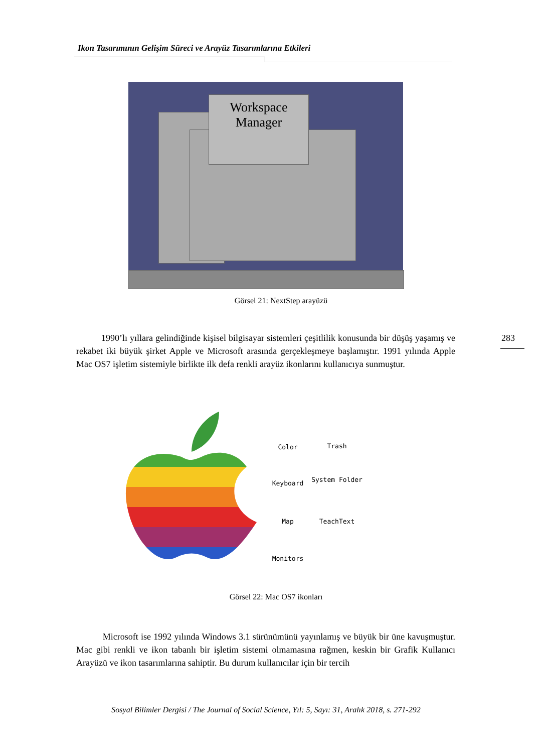Ikon Tasarımının Gelişim Süreci ve Arayüz Tasarımlarına Etkileri
Workspace Manager
Görsel 21: NextStep arayüzü
283
1990’lı yıllara gelindiğinde kişisel bilgisayar sistemleri çeşitlilik konusunda bir düşüş yaşamış ve rekabet iki büyük şirket Apple ve Microsoft arasında gerçekleşmeye başlamıştır. 1991 yılında Apple Mac OS7 işletim sistemiyle birlikte ilk defa renkli arayüz ikonlarını kullanıcıya sunmuştur.
Color
Trash
Keyboard
System Folder
Map
TeachText
Monitors
Görsel 22: Mac OS7 ikonları
Microsoft ise 1992 yılında Windows 3.1 sürünümünü yayınlamış ve büyük bir üne kavuşmuştur. Mac gibi renkli ve ikon tabanlı bir işletim sistemi olmamasına rağmen, keskin bir Grafik Kullanıcı Arayüzü ve ikon tasarımlarına sahiptir. Bu durum kullanıcılar için bir tercih
Sosyal Bilimler Dergisi / The Journal of Social Science, Yıl: 5, Sayı: 31, Aralık 2018, s. 271-292